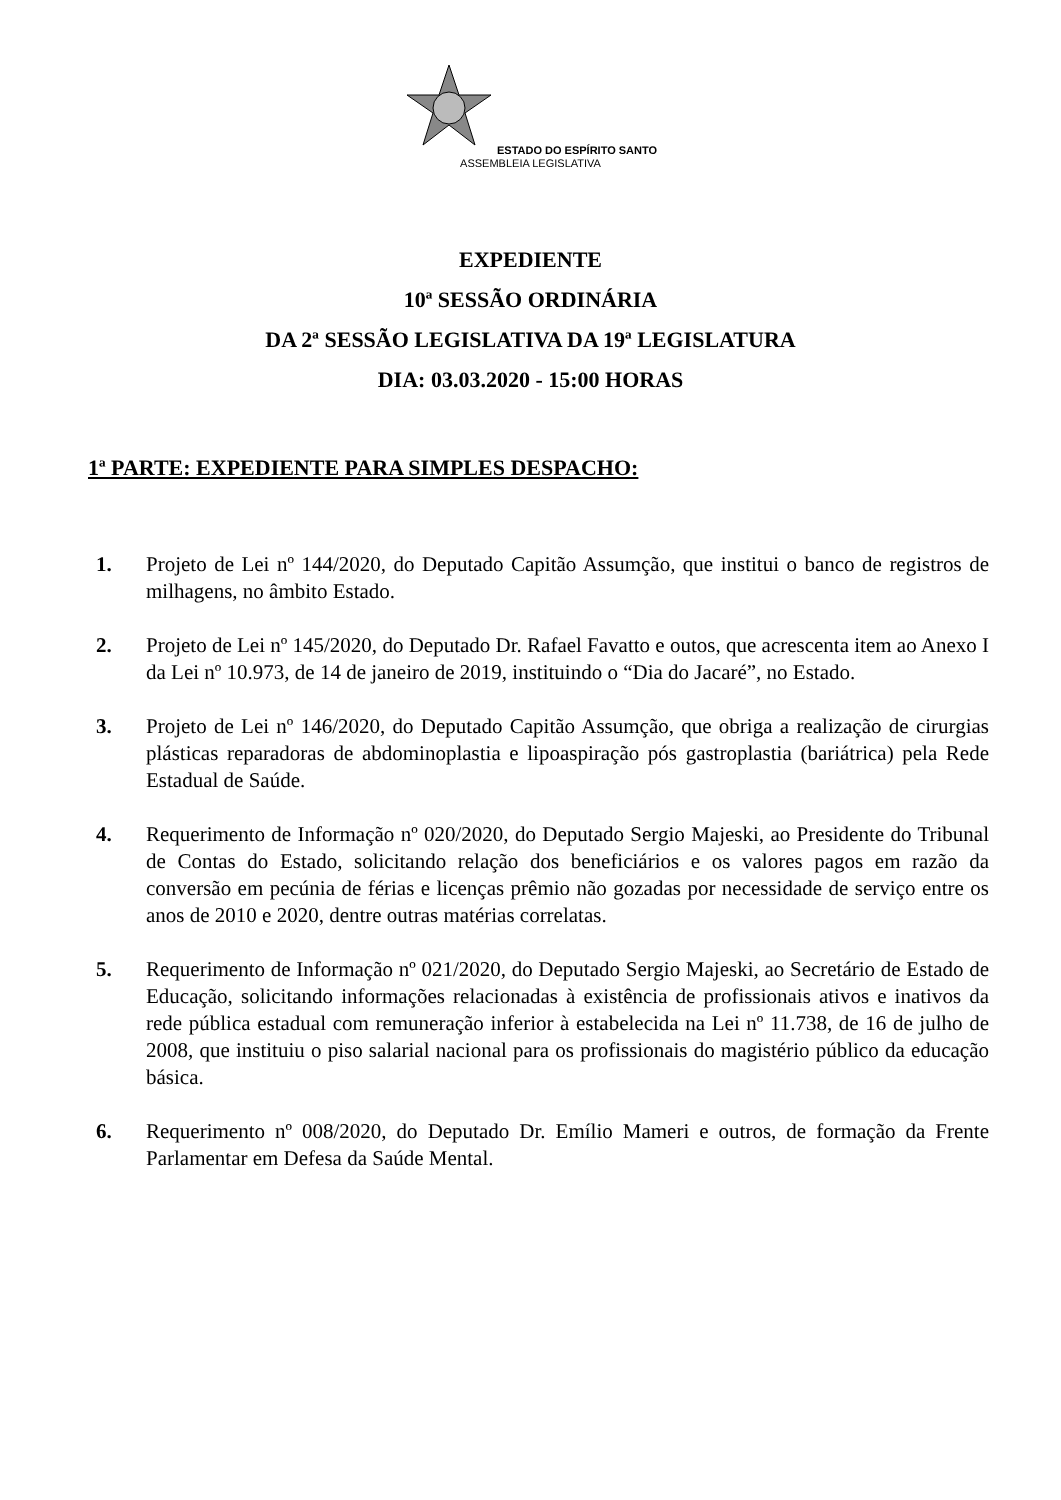ESTADO DO ESPÍRITO SANTO
ASSEMBLEIA LEGISLATIVA
EXPEDIENTE
10ª SESSÃO ORDINÁRIA
DA 2ª SESSÃO LEGISLATIVA DA 19ª LEGISLATURA
DIA: 03.03.2020 - 15:00 HORAS
1ª PARTE: EXPEDIENTE PARA SIMPLES DESPACHO:
1. Projeto de Lei nº 144/2020, do Deputado Capitão Assumção, que institui o banco de registros de milhagens, no âmbito Estado.
2. Projeto de Lei nº 145/2020, do Deputado Dr. Rafael Favatto e outos, que acrescenta item ao Anexo I da Lei nº 10.973, de 14 de janeiro de 2019, instituindo o “Dia do Jacaré”, no Estado.
3. Projeto de Lei nº 146/2020, do Deputado Capitão Assumção, que obriga a realização de cirurgias plásticas reparadoras de abdominoplastia e lipoaspiração pós gastroplastia (bariátrica) pela Rede Estadual de Saúde.
4. Requerimento de Informação nº 020/2020, do Deputado Sergio Majeski, ao Presidente do Tribunal de Contas do Estado, solicitando relação dos beneficiários e os valores pagos em razão da conversão em pecúnia de férias e licenças prêmio não gozadas por necessidade de serviço entre os anos de 2010 e 2020, dentre outras matérias correlatas.
5. Requerimento de Informação nº 021/2020, do Deputado Sergio Majeski, ao Secretário de Estado de Educação, solicitando informações relacionadas à existência de profissionais ativos e inativos da rede pública estadual com remuneração inferior à estabelecida na Lei nº 11.738, de 16 de julho de 2008, que instituiu o piso salarial nacional para os profissionais do magistério público da educação básica.
6. Requerimento nº 008/2020, do Deputado Dr. Emílio Mameri e outros, de formação da Frente Parlamentar em Defesa da Saúde Mental.